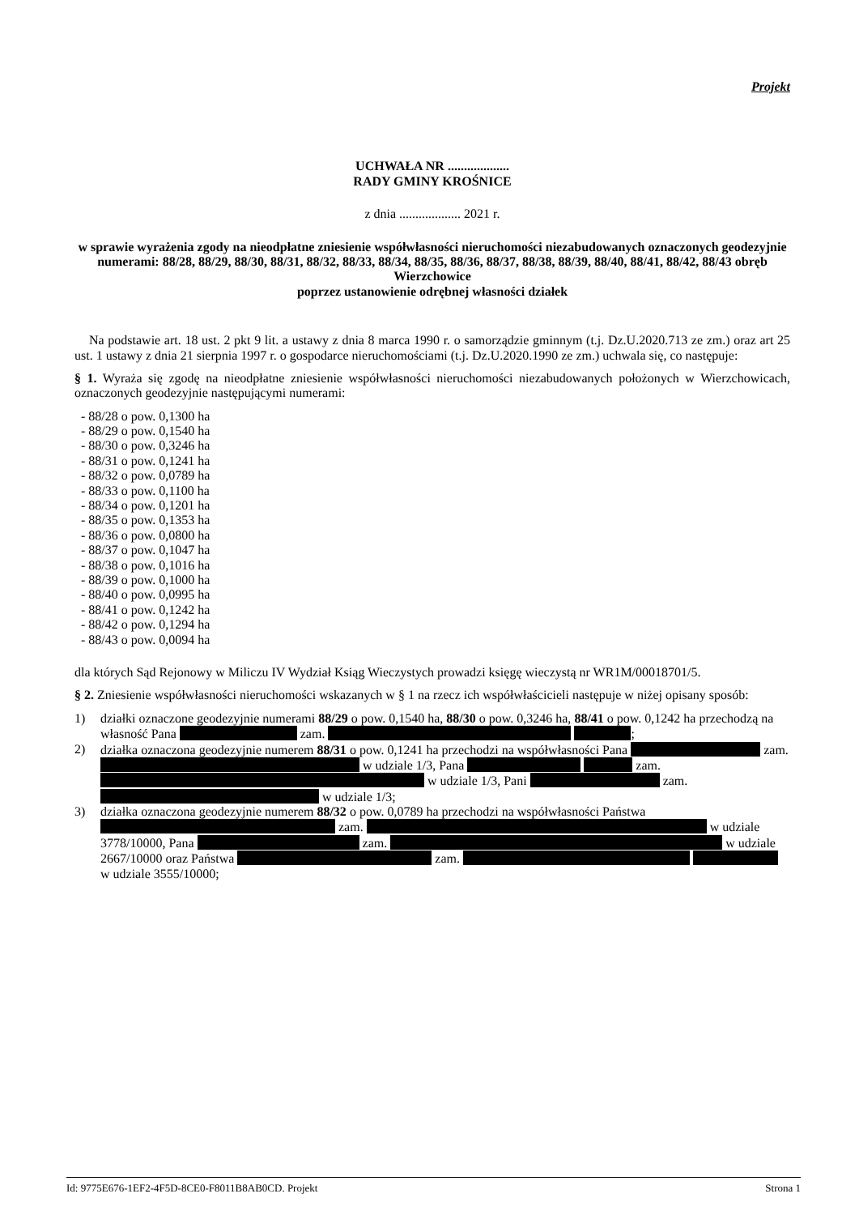Projekt
UCHWAŁA NR ...................
RADY GMINY KROŚNICE
z dnia ................... 2021 r.
w sprawie wyrażenia zgody na nieodpłatne zniesienie współwłasności nieruchomości niezabudowanych oznaczonych geodezyjnie numerami: 88/28, 88/29, 88/30, 88/31, 88/32, 88/33, 88/34, 88/35, 88/36, 88/37, 88/38, 88/39, 88/40, 88/41, 88/42, 88/43 obręb Wierzchowice
poprzez ustanowienie odrębnej własności działek
Na podstawie art. 18 ust. 2 pkt 9 lit. a ustawy z dnia 8 marca 1990 r. o samorządzie gminnym (t.j. Dz.U.2020.713 ze zm.) oraz art 25 ust. 1 ustawy z dnia 21 sierpnia 1997 r. o gospodarce nieruchomościami (t.j. Dz.U.2020.1990 ze zm.) uchwala się, co następuje:
§ 1. Wyraża się zgodę na nieodpłatne zniesienie współwłasności nieruchomości niezabudowanych położonych w Wierzchowicach, oznaczonych geodezyjnie następującymi numerami:
- 88/28 o pow. 0,1300 ha
- 88/29 o pow. 0,1540 ha
- 88/30 o pow. 0,3246 ha
- 88/31 o pow. 0,1241 ha
- 88/32 o pow. 0,0789 ha
- 88/33 o pow. 0,1100 ha
- 88/34 o pow. 0,1201 ha
- 88/35 o pow. 0,1353 ha
- 88/36 o pow. 0,0800 ha
- 88/37 o pow. 0,1047 ha
- 88/38 o pow. 0,1016 ha
- 88/39 o pow. 0,1000 ha
- 88/40 o pow. 0,0995 ha
- 88/41 o pow. 0,1242 ha
- 88/42 o pow. 0,1294 ha
- 88/43 o pow. 0,0094 ha
dla których Sąd Rejonowy w Miliczu IV Wydział Ksiąg Wieczystych prowadzi księgę wieczystą nr WR1M/00018701/5.
§ 2. Zniesienie współwłasności nieruchomości wskazanych w § 1 na rzecz ich współwłaścicieli następuje w niżej opisany sposób:
1) działki oznaczone geodezyjnie numerami 88/29 o pow. 0,1540 ha, 88/30 o pow. 0,3246 ha, 88/41 o pow. 0,1242 ha przechodzą na własność Pana zam. ;
2) działka oznaczona geodezyjnie numerem 88/31 o pow. 0,1241 ha przechodzi na współwłasności Pana zam. w udziale 1/3, Pana zam. w udziale 1/3, Pani zam. w udziale 1/3;
3) działka oznaczona geodezyjnie numerem 88/32 o pow. 0,0789 ha przechodzi na współwłasności Państwa zam. w udziale 3778/10000, Pana zam. w udziale 2667/10000 oraz Państwa zam. w udziale 3555/10000;
Id: 9775E676-1EF2-4F5D-8CE0-F8011B8AB0CD. Projekt Strona 1